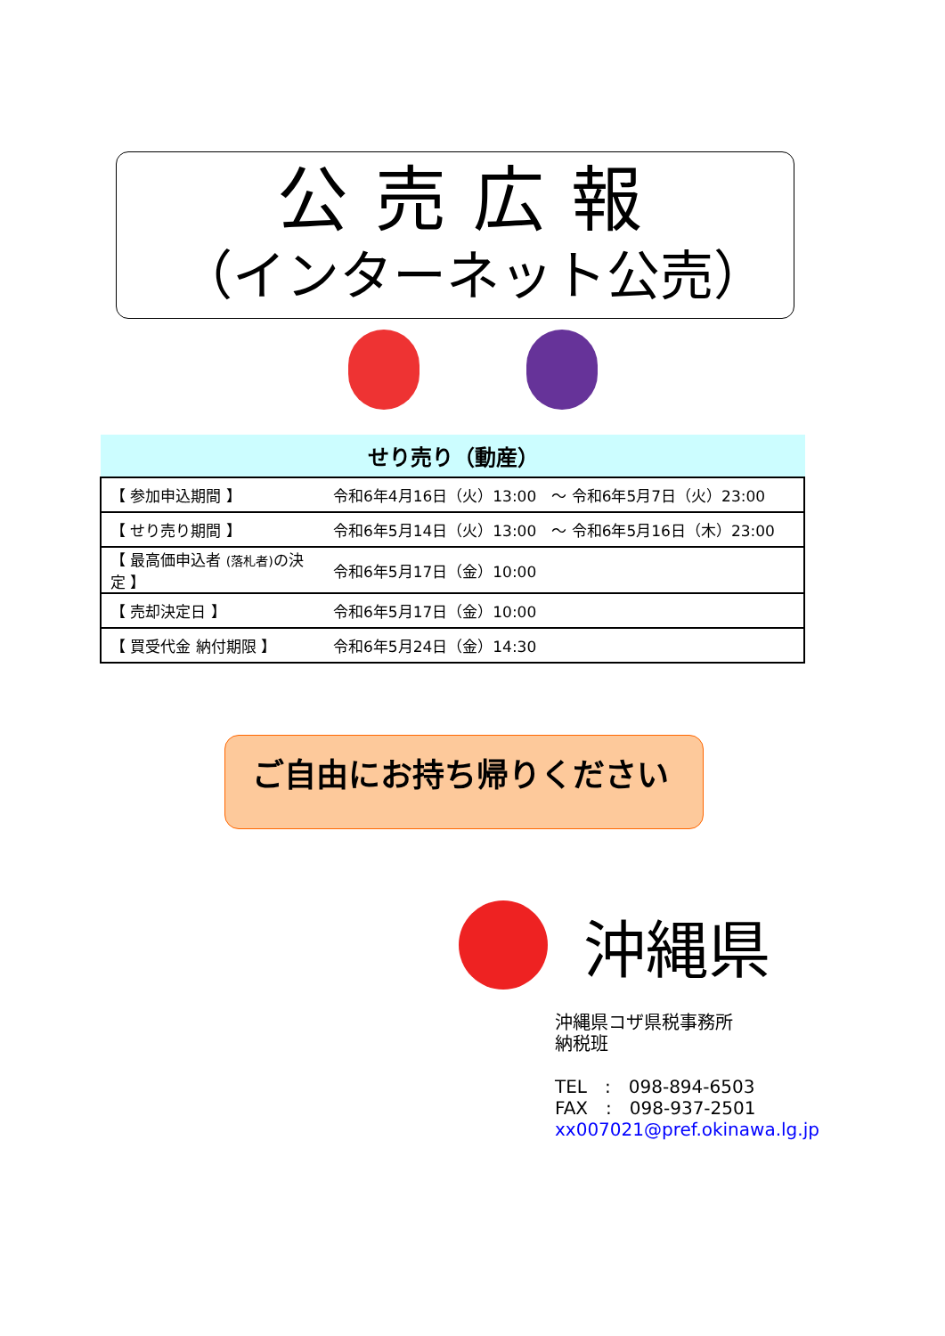公売広報
（インターネット公売）
せり売り（動産）
| 【 参加申込期間 】 | 令和6年4月16日（火）13:00 ～ 令和6年5月7日（火）23:00 |
| 【 せり売り期間 】 | 令和6年5月14日（火）13:00 ～ 令和6年5月16日（木）23:00 |
| 【 最高価申込者 (落札者) の決定 】 | 令和6年5月17日（金）10:00 |
| 【 売却決定日 】 | 令和6年5月17日（金）10:00 |
| 【 買受代金 納付期限 】 | 令和6年5月24日（金）14:30 |
ご自由にお持ち帰りください
沖縄県
沖縄県コザ県税事務所
納税班
TEL　:　098-894-6503
FAX　:　098-937-2501
xx007021@pref.okinawa.lg.jp